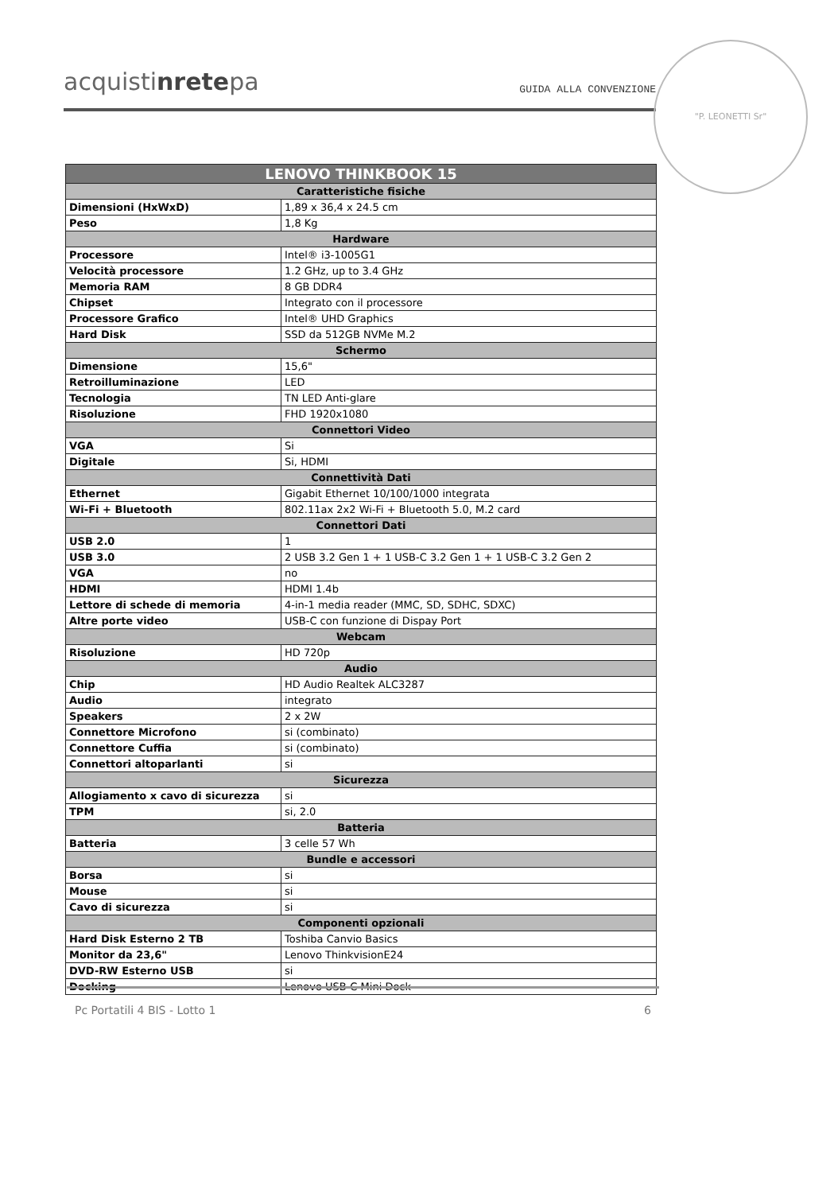acquistinretepa
GUIDA ALLA CONVENZIONE
"P. LEONETTI Sr"
| LENOVO THINKBOOK 15 | |
| --- | --- |
| Caratteristiche fisiche | |
| Dimensioni (HxWxD) | 1,89 x 36,4 x 24.5 cm |
| Peso | 1,8 Kg |
| Hardware | |
| Processore | Intel® i3-1005G1 |
| Velocità processore | 1.2 GHz, up to 3.4 GHz |
| Memoria RAM | 8 GB DDR4 |
| Chipset | Integrato con il processore |
| Processore Grafico | Intel® UHD Graphics |
| Hard Disk | SSD da 512GB NVMe M.2 |
| Schermo | |
| Dimensione | 15,6" |
| Retroilluminazione | LED |
| Tecnologia | TN LED Anti-glare |
| Risoluzione | FHD 1920x1080 |
| Connettori Video | |
| VGA | Si |
| Digitale | Si, HDMI |
| Connettività Dati | |
| Ethernet | Gigabit Ethernet 10/100/1000 integrata |
| Wi-Fi + Bluetooth | 802.11ax 2x2 Wi-Fi + Bluetooth 5.0, M.2 card |
| Connettori Dati | |
| USB 2.0 | 1 |
| USB 3.0 | 2 USB 3.2 Gen 1 + 1 USB-C 3.2 Gen 1 + 1 USB-C 3.2 Gen 2 |
| VGA | no |
| HDMI | HDMI 1.4b |
| Lettore di schede di memoria | 4-in-1 media reader (MMC, SD, SDHC, SDXC) |
| Altre porte video | USB-C con funzione di Dispay Port |
| Webcam | |
| Risoluzione | HD 720p |
| Audio | |
| Chip | HD Audio Realtek ALC3287 |
| Audio | integrato |
| Speakers | 2 x 2W |
| Connettore Microfono | si (combinato) |
| Connettore Cuffia | si (combinato) |
| Connettori altoparlanti | si |
| Sicurezza | |
| Allogiamento x cavo di sicurezza | si |
| TPM | si, 2.0 |
| Batteria | |
| Batteria | 3 celle 57 Wh |
| Bundle e accessori | |
| Borsa | si |
| Mouse | si |
| Cavo di sicurezza | si |
| Componenti opzionali | |
| Hard Disk Esterno 2 TB | Toshiba Canvio Basics |
| Monitor da 23,6" | Lenovo ThinkvisionE24 |
| DVD-RW Esterno USB | si |
| Docking | Lenovo USB-C Mini Dock |
Pc Portatili 4 BIS - Lotto 1 6